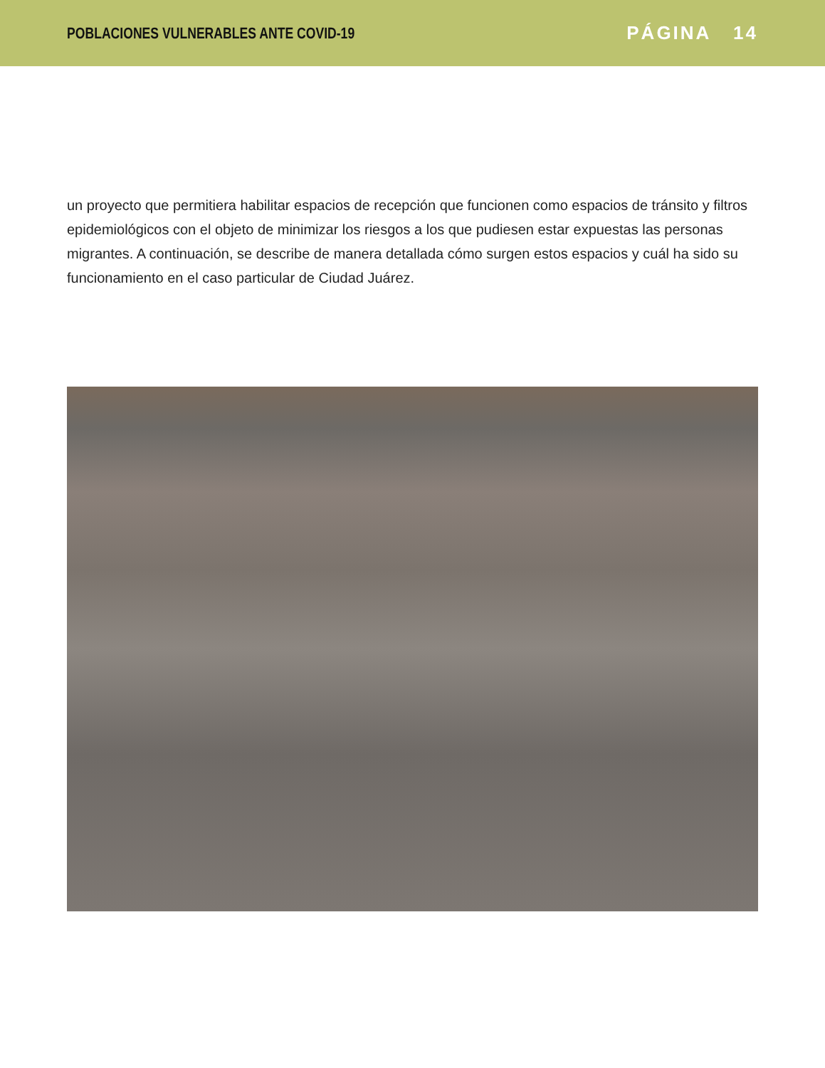POBLACIONES VULNERABLES ANTE COVID-19
PÁGINA 14
un proyecto que permitiera habilitar espacios de recepción que funcionen como espacios de tránsito y filtros epidemiológicos con el objeto de minimizar los riesgos a los que pudiesen estar expuestas las personas migrantes. A continuación, se describe de manera detallada cómo surgen estos espacios y cuál ha sido su funcionamiento en el caso particular de Ciudad Juárez.